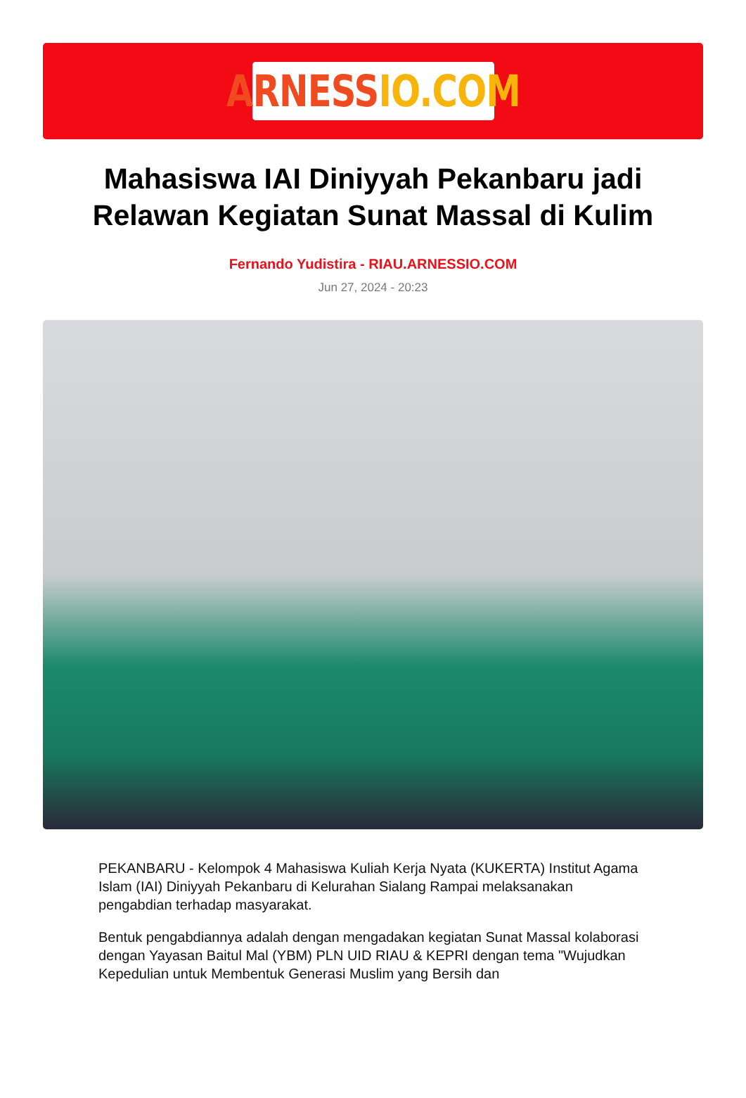ARNESS IO.COM
Mahasiswa IAI Diniyyah Pekanbaru jadi Relawan Kegiatan Sunat Massal di Kulim
Fernando Yudistira - RIAU.ARNESSIO.COM
Jun 27, 2024 - 20:23
PEKANBARU - Kelompok 4 Mahasiswa Kuliah Kerja Nyata (KUKERTA) Institut Agama Islam (IAI) Diniyyah Pekanbaru di Kelurahan Sialang Rampai melaksanakan pengabdian terhadap masyarakat.
Bentuk pengabdiannya adalah dengan mengadakan kegiatan Sunat Massal kolaborasi dengan Yayasan Baitul Mal (YBM) PLN UID RIAU & KEPRI dengan tema "Wujudkan Kepedulian untuk Membentuk Generasi Muslim yang Bersih dan